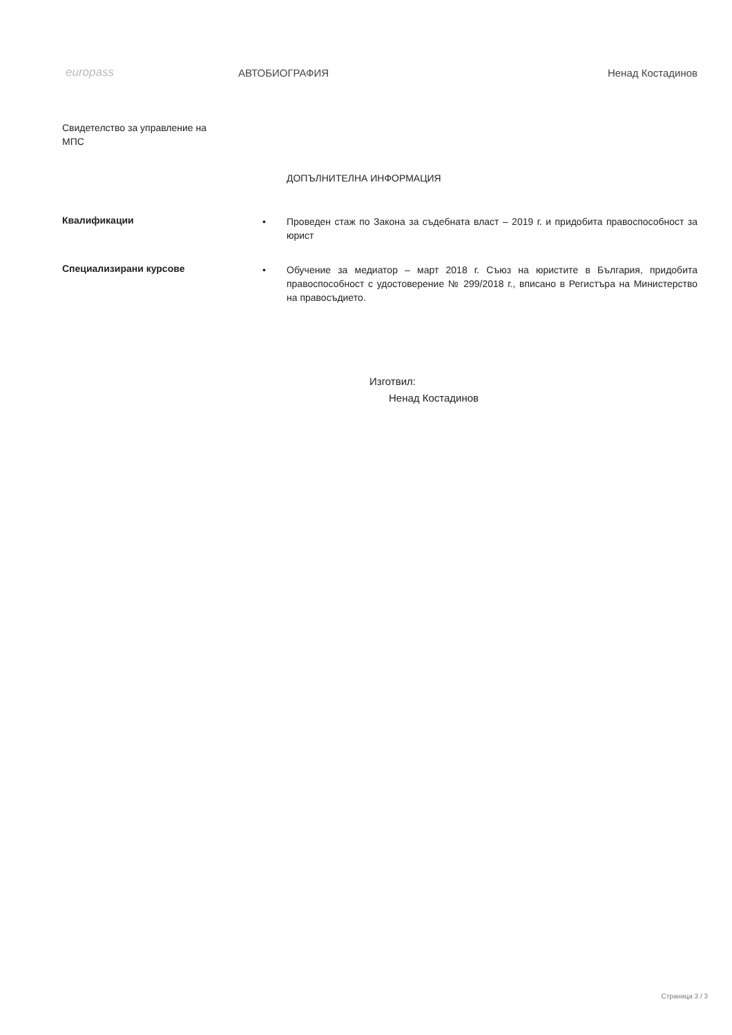europass АВТОБИОГРАФИЯ Ненад Костадинов
Свидетелство за управление на МПС
ДОПЪЛНИТЕЛНА ИНФОРМАЦИЯ
Квалификации
• Проведен стаж по Закона за съдебната власт – 2019 г. и придобита правоспособност за юрист
Специализирани курсове
• Обучение за медиатор – март 2018 г. Съюз на юристите в България, придобита правоспособност с удостоверение № 299/2018 г., вписано в Регистъра на Министерство на правосъдието.
Изготвил:
Ненад Костадинов
Страница 3 / 3